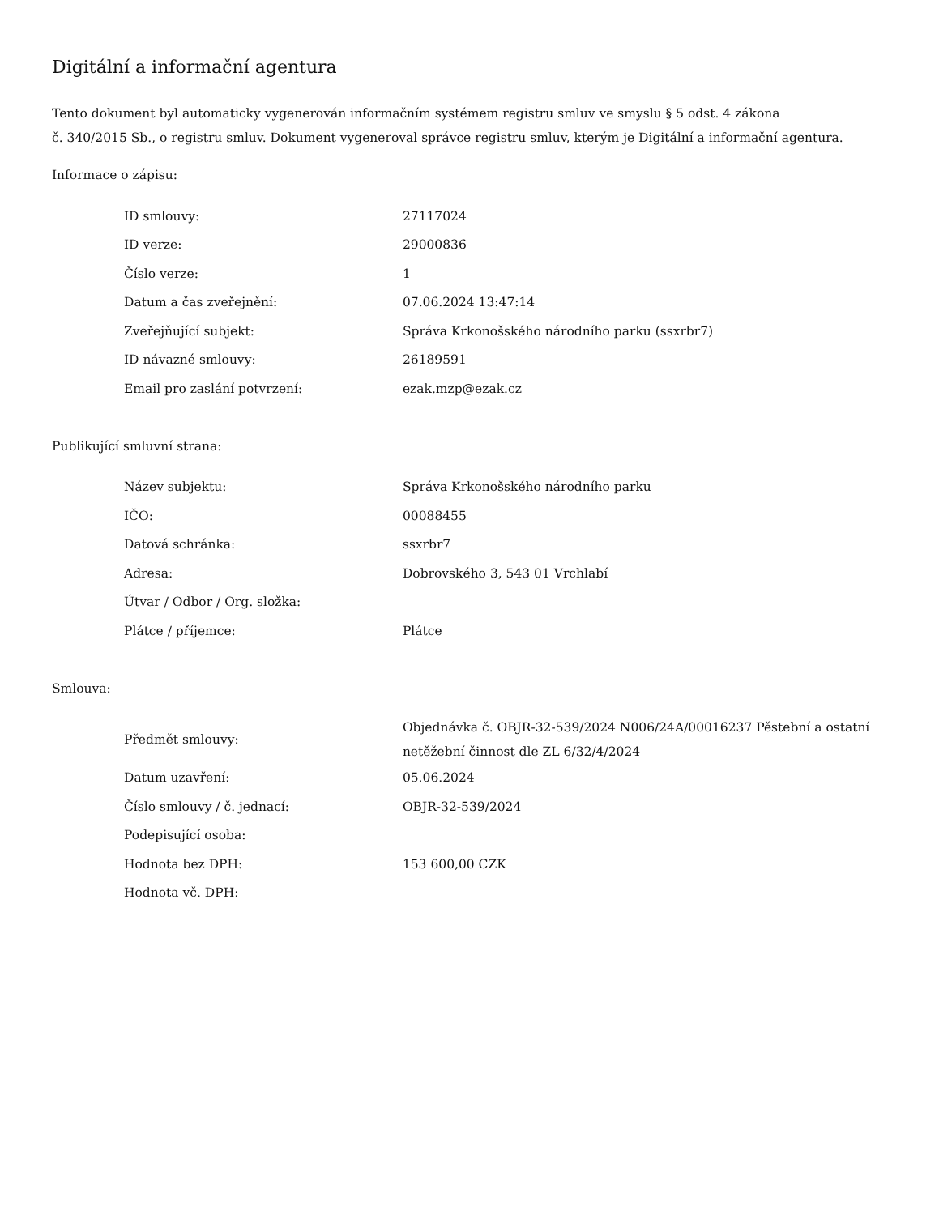Digitální a informační agentura
Tento dokument byl automaticky vygenerován informačním systémem registru smluv ve smyslu § 5 odst. 4 zákona
č. 340/2015 Sb., o registru smluv. Dokument vygeneroval správce registru smluv, kterým je Digitální a informační agentura.
Informace o zápisu:
| ID smlouvy: | 27117024 |
| ID verze: | 29000836 |
| Číslo verze: | 1 |
| Datum a čas zveřejnění: | 07.06.2024 13:47:14 |
| Zveřejňující subjekt: | Správa Krkonošského národního parku (ssxrbr7) |
| ID návazné smlouvy: | 26189591 |
| Email pro zaslání potvrzení: | ezak.mzp@ezak.cz |
Publikující smluvní strana:
| Název subjektu: | Správa Krkonošského národního parku |
| IČO: | 00088455 |
| Datová schránka: | ssxrbr7 |
| Adresa: | Dobrovského 3, 543 01 Vrchlabí |
| Útvar / Odbor / Org. složka: | |
| Plátce / příjemce: | Plátce |
Smlouva:
| Předmět smlouvy: | Objednávka č. OBJR-32-539/2024 N006/24A/00016237 Pěstební a ostatní netěžební činnost dle ZL 6/32/4/2024 |
| Datum uzavření: | 05.06.2024 |
| Číslo smlouvy / č. jednací: | OBJR-32-539/2024 |
| Podepisující osoba: | |
| Hodnota bez DPH: | 153 600,00 CZK |
| Hodnota vč. DPH: | |